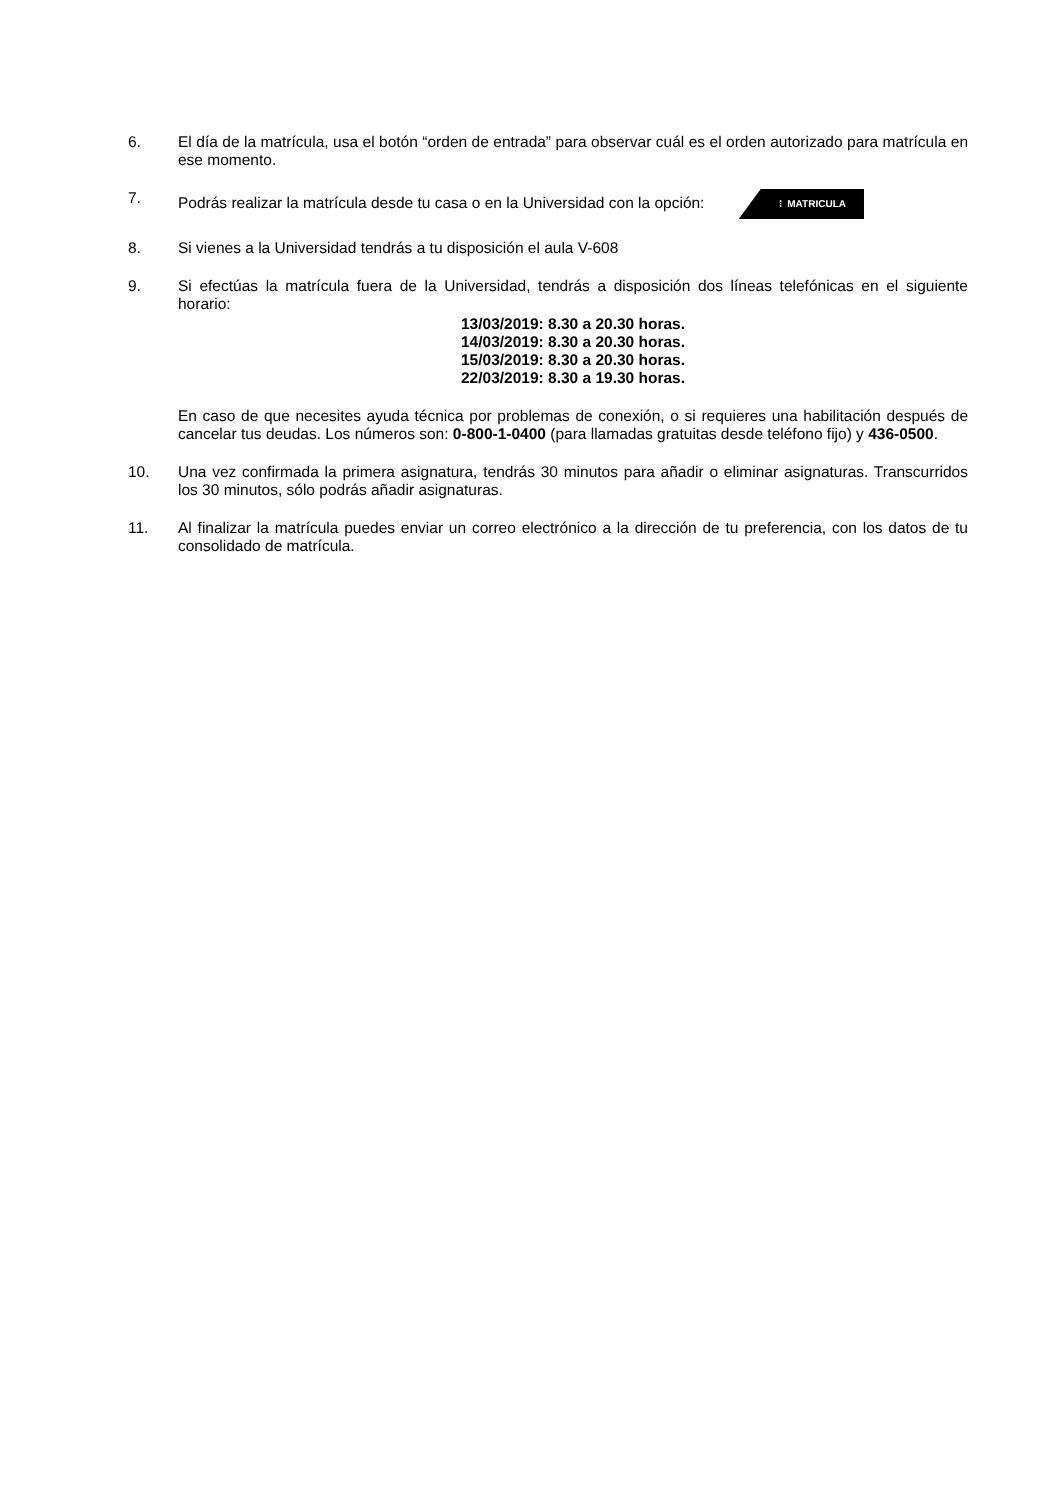6. El día de la matrícula, usa el botón “orden de entrada” para observar cuál es el orden autorizado para matrícula en ese momento.
7. Podrás realizar la matrícula desde tu casa o en la Universidad con la opción: ⁝ MATRICULA
8. Si vienes a la Universidad tendrás a tu disposición el aula V-608
9. Si efectúas la matrícula fuera de la Universidad, tendrás a disposición dos líneas telefónicas en el siguiente horario:
13/03/2019: 8.30 a 20.30 horas.
14/03/2019: 8.30 a 20.30 horas.
15/03/2019: 8.30 a 20.30 horas.
22/03/2019: 8.30 a 19.30 horas.
En caso de que necesites ayuda técnica por problemas de conexión, o si requieres una habilitación después de cancelar tus deudas. Los números son: 0-800-1-0400 (para llamadas gratuitas desde teléfono fijo) y 436-0500.
10. Una vez confirmada la primera asignatura, tendrás 30 minutos para añadir o eliminar asignaturas. Transcurridos los 30 minutos, sólo podrás añadir asignaturas.
11. Al finalizar la matrícula puedes enviar un correo electrónico a la dirección de tu preferencia, con los datos de tu consolidado de matrícula.